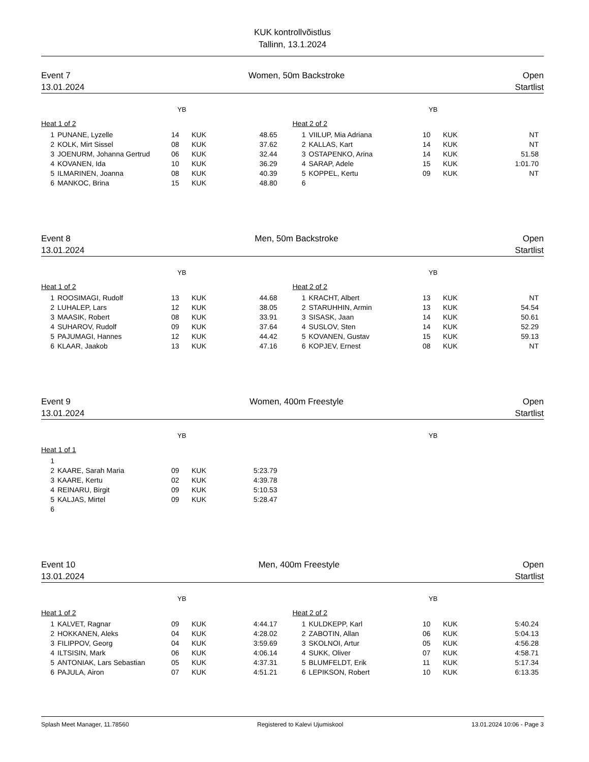KUK kontrollvõistlus
Tallinn, 13.1.2024
Event 7 Women, 50m Backstroke Open
13.01.2024 Startlist
YB YB
Heat 1 of 2
| 1 | PUNANE, Lyzelle | 14 | KUK | 48.65 |
| 2 | KOLK, Mirt Sissel | 08 | KUK | 37.62 |
| 3 | JOENURM, Johanna Gertrud | 06 | KUK | 32.44 |
| 4 | KOVANEN, Ida | 10 | KUK | 36.29 |
| 5 | ILMARINEN, Joanna | 08 | KUK | 40.39 |
| 6 | MANKOC, Brina | 15 | KUK | 48.80 |
Heat 2 of 2
| 1 | VIILUP, Mia Adriana | 10 | KUK | NT |
| 2 | KALLAS, Kart | 14 | KUK | NT |
| 3 | OSTAPENKO, Arina | 14 | KUK | 51.58 |
| 4 | SARAP, Adele | 15 | KUK | 1:01.70 |
| 5 | KOPPEL, Kertu | 09 | KUK | NT |
| 6 | | | | |
Event 8 Men, 50m Backstroke Open
13.01.2024 Startlist
YB YB
Heat 1 of 2
| 1 | ROOSIMAGI, Rudolf | 13 | KUK | 44.68 |
| 2 | LUHALEP, Lars | 12 | KUK | 38.05 |
| 3 | MAASIK, Robert | 08 | KUK | 33.91 |
| 4 | SUHAROV, Rudolf | 09 | KUK | 37.64 |
| 5 | PAJUMAGI, Hannes | 12 | KUK | 44.42 |
| 6 | KLAAR, Jaakob | 13 | KUK | 47.16 |
Heat 2 of 2
| 1 | KRACHT, Albert | 13 | KUK | NT |
| 2 | STARUHHIN, Armin | 13 | KUK | 54.54 |
| 3 | SISASK, Jaan | 14 | KUK | 50.61 |
| 4 | SUSLOV, Sten | 14 | KUK | 52.29 |
| 5 | KOVANEN, Gustav | 15 | KUK | 59.13 |
| 6 | KOPJEV, Ernest | 08 | KUK | NT |
Event 9 Women, 400m Freestyle Open
13.01.2024 Startlist
YB YB
Heat 1 of 1
| 1 | | | | |
| 2 | KAARE, Sarah Maria | 09 | KUK | 5:23.79 |
| 3 | KAARE, Kertu | 02 | KUK | 4:39.78 |
| 4 | REINARU, Birgit | 09 | KUK | 5:10.53 |
| 5 | KALJAS, Mirtel | 09 | KUK | 5:28.47 |
| 6 | | | | |
Event 10 Men, 400m Freestyle Open
13.01.2024 Startlist
YB YB
Heat 1 of 2
| 1 | KALVET, Ragnar | 09 | KUK | 4:44.17 |
| 2 | HOKKANEN, Aleks | 04 | KUK | 4:28.02 |
| 3 | FILIPPOV, Georg | 04 | KUK | 3:59.69 |
| 4 | ILTSISIN, Mark | 06 | KUK | 4:06.14 |
| 5 | ANTONIAK, Lars Sebastian | 05 | KUK | 4:37.31 |
| 6 | PAJULA, Airon | 07 | KUK | 4:51.21 |
Heat 2 of 2
| 1 | KULDKEPP, Karl | 10 | KUK | 5:40.24 |
| 2 | ZABOTIN, Allan | 06 | KUK | 5:04.13 |
| 3 | SKOLNOI, Artur | 05 | KUK | 4:56.28 |
| 4 | SUKK, Oliver | 07 | KUK | 4:58.71 |
| 5 | BLUMFELDT, Erik | 11 | KUK | 5:17.34 |
| 6 | LEPIKSON, Robert | 10 | KUK | 6:13.35 |
Splash Meet Manager, 11.78560 Registered to Kalevi Ujumiskool 13.01.2024 10:06 - Page 3